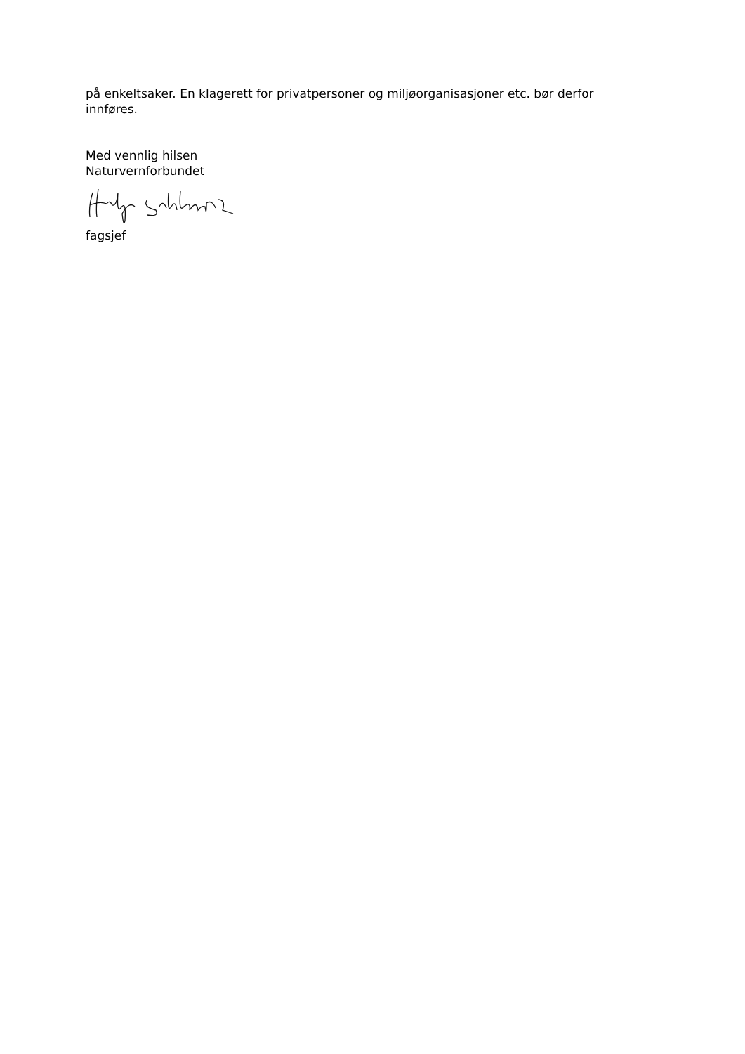på enkeltsaker. En klagerett for privatpersoner og miljøorganisasjoner etc. bør derfor innføres.
Med vennlig hilsen
Naturvernforbundet
fagsjef